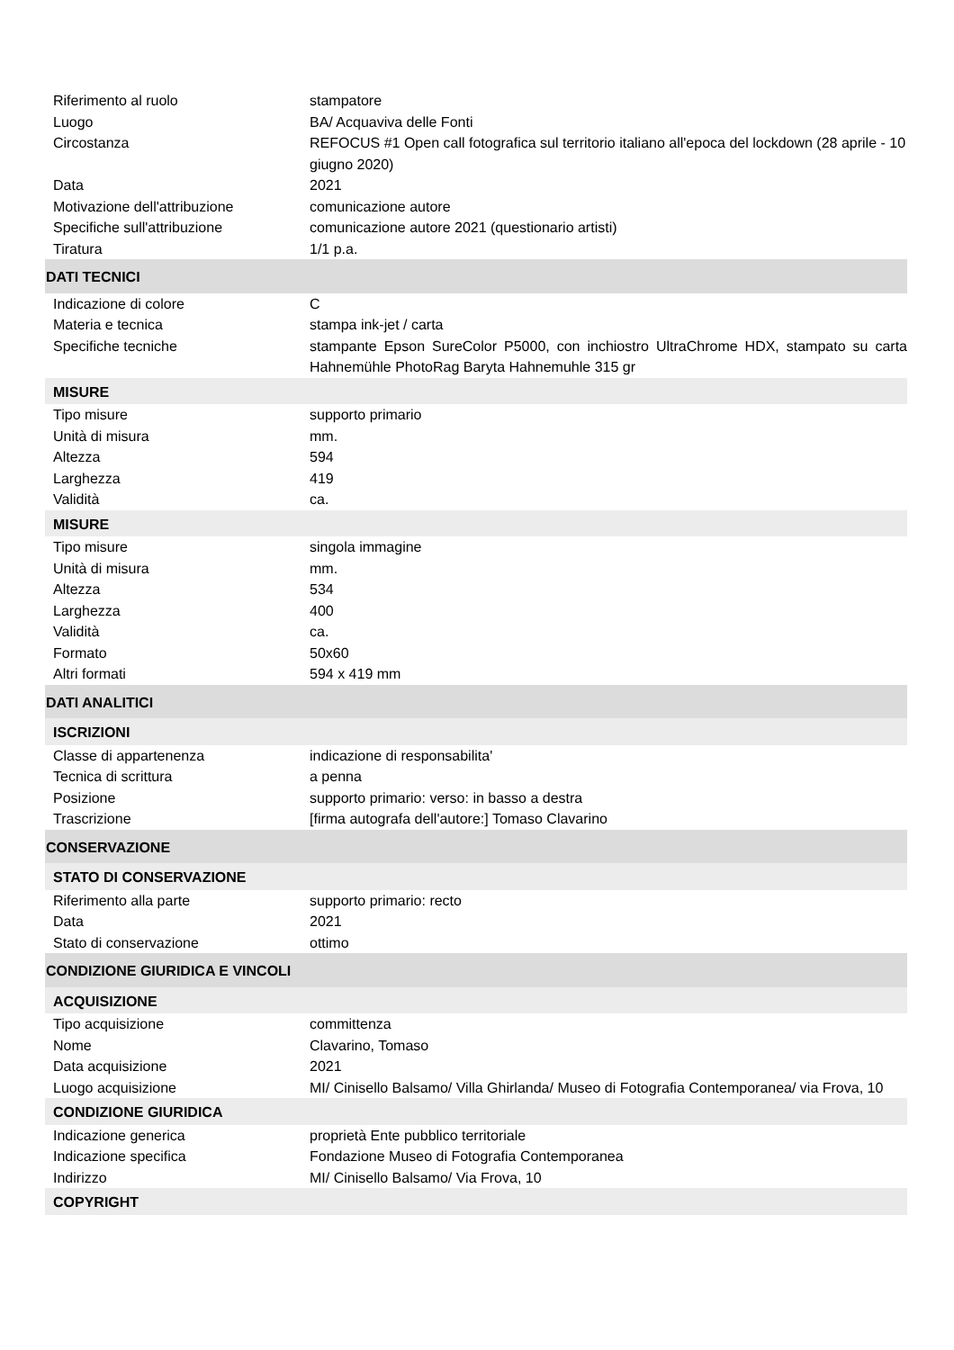| Riferimento al ruolo | stampatore |
| Luogo | BA/ Acquaviva delle Fonti |
| Circostanza | REFOCUS #1 Open call fotografica sul territorio italiano all'epoca del lockdown (28 aprile - 10 giugno 2020) |
| Data | 2021 |
| Motivazione dell'attribuzione | comunicazione autore |
| Specifiche sull'attribuzione | comunicazione autore 2021 (questionario artisti) |
| Tiratura | 1/1 p.a. |
| DATI TECNICI | |
| Indicazione di colore | C |
| Materia e tecnica | stampa ink-jet / carta |
| Specifiche tecniche | stampante Epson SureColor P5000, con inchiostro UltraChrome HDX, stampato su carta Hahnemühle PhotoRag Baryta Hahnemuhle 315 gr |
| MISURE | |
| Tipo misure | supporto primario |
| Unità di misura | mm. |
| Altezza | 594 |
| Larghezza | 419 |
| Validità | ca. |
| MISURE | |
| Tipo misure | singola immagine |
| Unità di misura | mm. |
| Altezza | 534 |
| Larghezza | 400 |
| Validità | ca. |
| Formato | 50x60 |
| Altri formati | 594 x 419 mm |
| DATI ANALITICI | |
| ISCRIZIONI | |
| Classe di appartenenza | indicazione di responsabilita' |
| Tecnica di scrittura | a penna |
| Posizione | supporto primario: verso: in basso a destra |
| Trascrizione | [firma autografa dell'autore:] Tomaso Clavarino |
| CONSERVAZIONE | |
| STATO DI CONSERVAZIONE | |
| Riferimento alla parte | supporto primario: recto |
| Data | 2021 |
| Stato di conservazione | ottimo |
| CONDIZIONE GIURIDICA E VINCOLI | |
| ACQUISIZIONE | |
| Tipo acquisizione | committenza |
| Nome | Clavarino, Tomaso |
| Data acquisizione | 2021 |
| Luogo acquisizione | MI/ Cinisello Balsamo/ Villa Ghirlanda/ Museo di Fotografia Contemporanea/ via Frova, 10 |
| CONDIZIONE GIURIDICA | |
| Indicazione generica | proprietà Ente pubblico territoriale |
| Indicazione specifica | Fondazione Museo di Fotografia Contemporanea |
| Indirizzo | MI/ Cinisello Balsamo/ Via Frova, 10 |
| COPYRIGHT | |